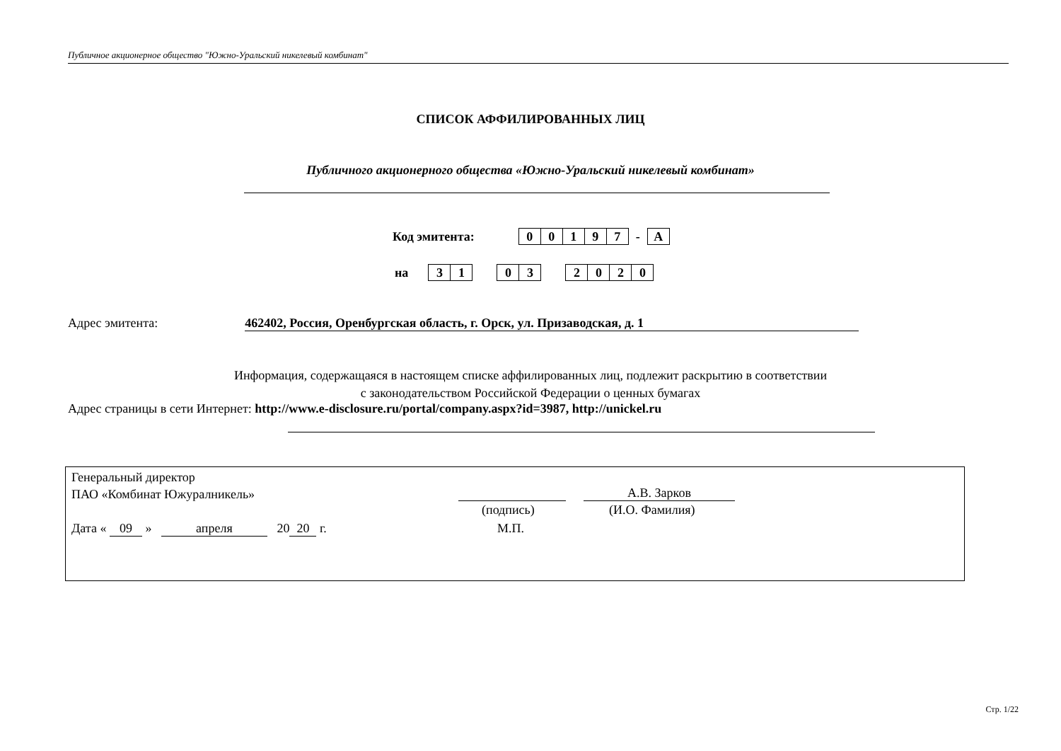Публичное акционерное общество "Южно-Уральский никелевый комбинат"
СПИСОК АФФИЛИРОВАННЫХ ЛИЦ
Публичного акционерного общества «Южно-Уральский никелевый комбинат»
Код эмитента:
| 0 | 0 | 1 | 9 | 7 |
-
| A |
на
| 3 | 1 |
| 0 | 3 |
| 2 | 0 | 2 | 0 |
Адрес эмитента: 462402, Россия, Оренбургская область, г. Орск, ул. Призаводская, д. 1
Информация, содержащаяся в настоящем списке аффилированных лиц, подлежит раскрытию в соответствии
с законодательством Российской Федерации о ценных бумагах
Адрес страницы в сети Интернет: http://www.e-disclosure.ru/portal/company.aspx?id=3987, http://unickel.ru
Генеральный директор
ПАО «Комбинат Южуралникель»
А.В. Зарков
(подпись) (И.О. Фамилия)
Дата « 09 » апреля 20 20 г.
М.П.
Стр. 1/22